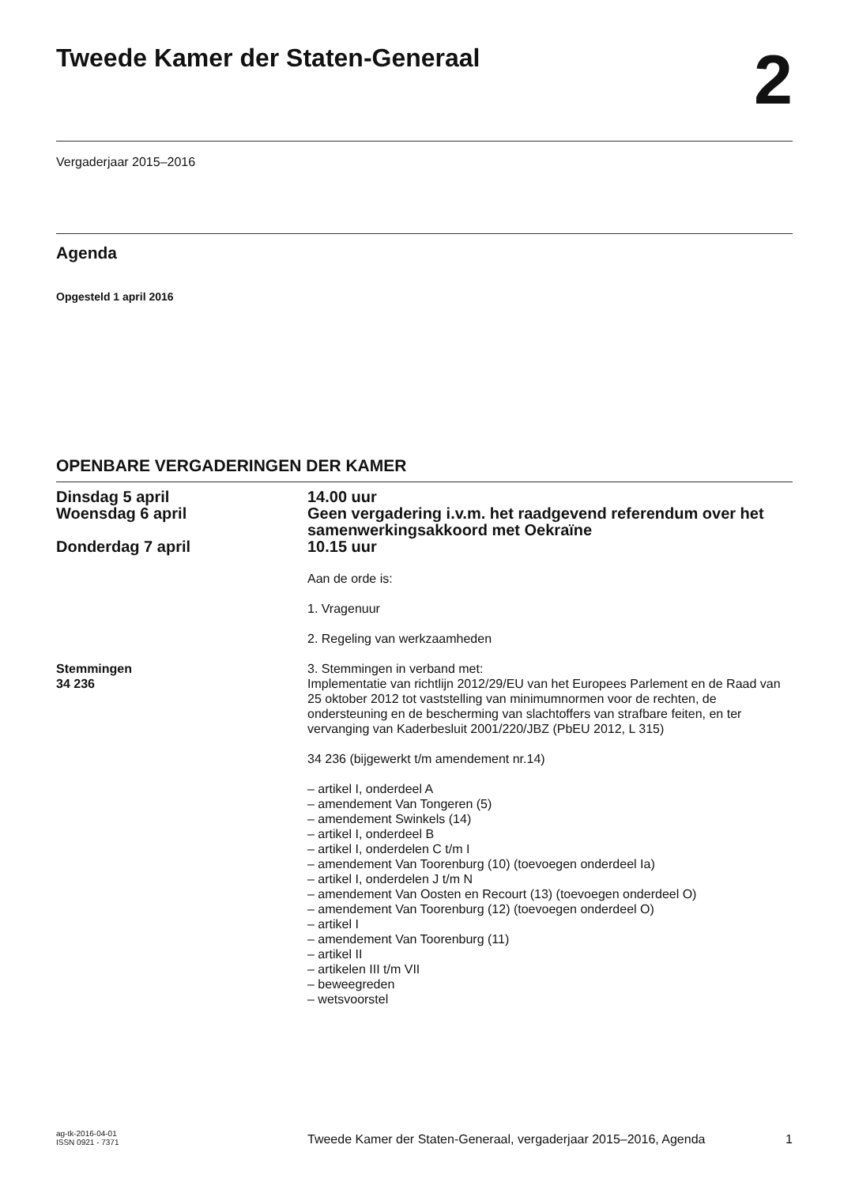Tweede Kamer der Staten-Generaal
2
Vergaderjaar 2015–2016
Agenda
Opgesteld 1 april 2016
OPENBARE VERGADERINGEN DER KAMER
Dinsdag 5 april 14.00 uur
Woensdag 6 april Geen vergadering i.v.m. het raadgevend referendum over het samenwerkingsakkoord met Oekraïne
Donderdag 7 april 10.15 uur
Aan de orde is:
1. Vragenuur
2. Regeling van werkzaamheden
Stemmingen
34 236
3. Stemmingen in verband met:
Implementatie van richtlijn 2012/29/EU van het Europees Parlement en de Raad van 25 oktober 2012 tot vaststelling van minimumnormen voor de rechten, de ondersteuning en de bescherming van slachtoffers van strafbare feiten, en ter vervanging van Kaderbesluit 2001/220/JBZ (PbEU 2012, L 315)
34 236 (bijgewerkt t/m amendement nr.14)
– artikel I, onderdeel A
– amendement Van Tongeren (5)
– amendement Swinkels (14)
– artikel I, onderdeel B
– artikel I, onderdelen C t/m I
– amendement Van Toorenburg (10) (toevoegen onderdeel Ia)
– artikel I, onderdelen J t/m N
– amendement Van Oosten en Recourt (13) (toevoegen onderdeel O)
– amendement Van Toorenburg (12) (toevoegen onderdeel O)
– artikel I
– amendement Van Toorenburg (11)
– artikel II
– artikelen III t/m VII
– beweegreden
– wetsvoorstel
ag-tk-2016-04-01
ISSN 0921 - 7371
Tweede Kamer der Staten-Generaal, vergaderjaar 2015–2016, Agenda 1